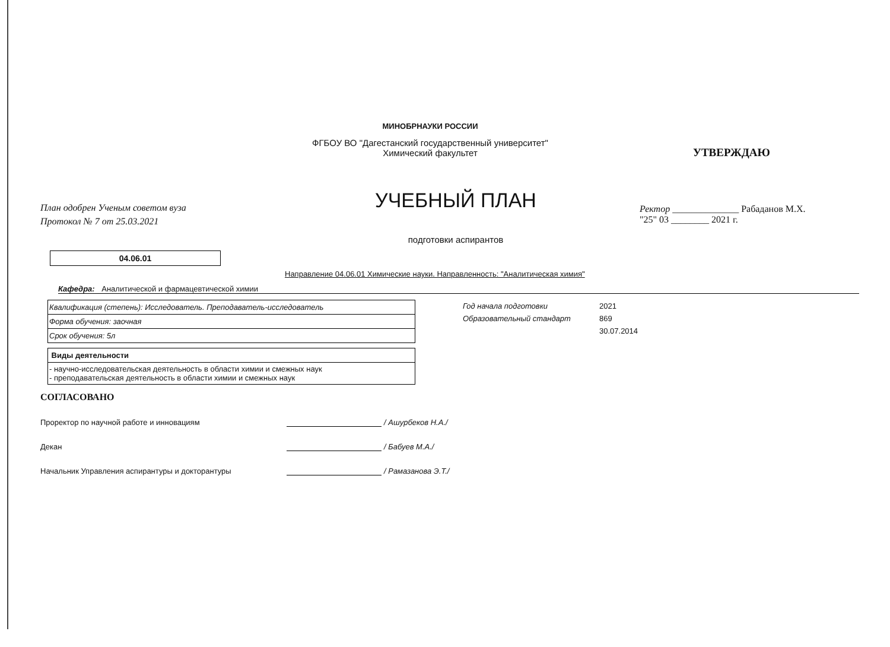МИНОБРНАУКИ РОССИИ
ФГБОУ ВО "Дагестанский государственный университет"
Химический факультет
План одобрен Ученым советом вуза
Протокол № 7 от 25.03.2021
УЧЕБНЫЙ ПЛАН
подготовки аспирантов
УТВЕРЖДАЮ
Ректор ______________ Рабаданов М.Х.
"25" 03 ________ 2021 г.
04.06.01
Направление 04.06.01 Химические науки. Направленность: "Аналитическая химия"
Кафедра: Аналитической и фармацевтической химии
| Квалификация (степень): Исследователь. Преподаватель-исследователь |
| Форма обучения: заочная |
| Срок обучения: 5л |
Год начала подготовки 2021
Образовательный стандарт 869
30.07.2014
| Виды деятельности |
| - научно-исследовательская деятельность в области химии и смежных наук - преподавательская деятельность в области химии и смежных наук |
СОГЛАСОВАНО
Проректор по научной работе и инновациям / Ашурбеков Н.А./
Декан / Бабуев М.А./
Начальник Управления аспирантуры и докторантуры / Рамазанова Э.Т./